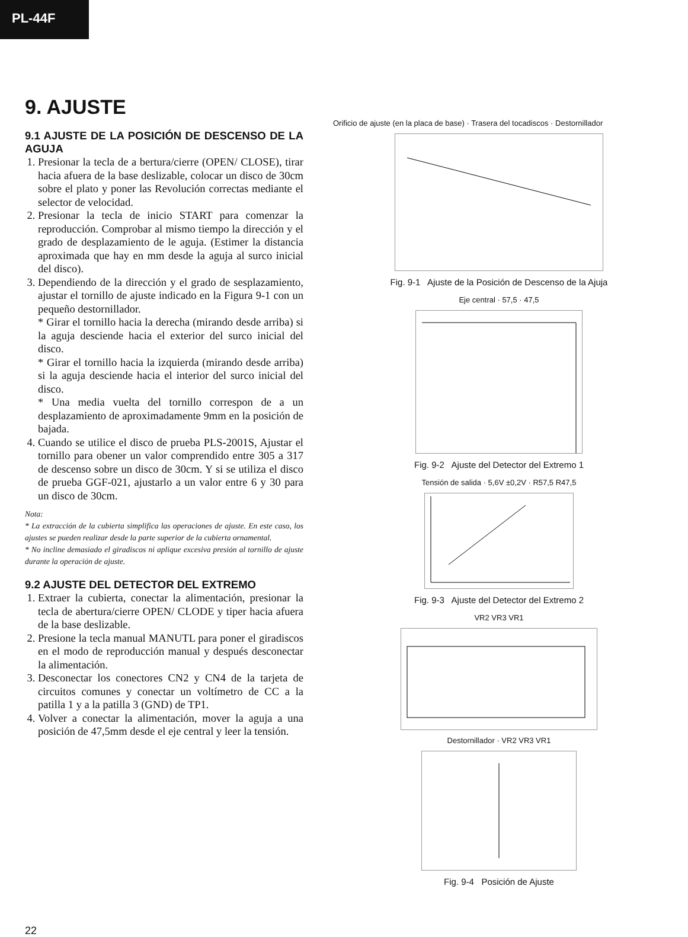PL-44F
9. AJUSTE
9.1 AJUSTE DE LA POSICIÓN DE DESCENSO DE LA AGUJA
1. Presionar la tecla de a bertura/cierre (OPEN/ CLOSE), tirar hacia afuera de la base deslizable, colocar un disco de 30cm sobre el plato y poner las Revolución correctas mediante el selector de velocidad.
2. Presionar la tecla de inicio START para comenzar la reproducción. Comprobar al mismo tiempo la dirección y el grado de desplazamiento de le aguja. (Estimer la distancia aproximada que hay en mm desde la aguja al surco inicial del disco).
3. Dependiendo de la dirección y el grado de sesplazamiento, ajustar el tornillo de ajuste indicado en la Figura 9-1 con un pequeño destornillador.
* Girar el tornillo hacia la derecha (mirando desde arriba) si la aguja desciende hacia el exterior del surco inicial del disco.
* Girar el tornillo hacia la izquierda (mirando desde arriba) si la aguja desciende hacia el interior del surco inicial del disco.
* Una media vuelta del tornillo correspon de a un desplazamiento de aproximadamente 9mm en la posición de bajada.
4. Cuando se utilice el disco de prueba PLS-2001S, Ajustar el tornillo para obener un valor comprendido entre 305 a 317 de descenso sobre un disco de 30cm. Y si se utiliza el disco de prueba GGF-021, ajustarlo a un valor entre 6 y 30 para un disco de 30cm.
Nota:
* La extracción de la cubierta simplifica las operaciones de ajuste. En este caso, los ajustes se pueden realizar desde la parte superior de la cubierta ornamental.
* No incline demasiado el giradiscos ni aplique excesiva presión al tornillo de ajuste durante la operación de ajuste.
9.2 AJUSTE DEL DETECTOR DEL EXTREMO
1. Extraer la cubierta, conectar la alimentación, presionar la tecla de abertura/cierre OPEN/ CLODE y tiper hacia afuera de la base deslizable.
2. Presione la tecla manual MANUTL para poner el giradiscos en el modo de reproducción manual y después desconectar la alimentación.
3. Desconectar los conectores CN2 y CN4 de la tarjeta de circuitos comunes y conectar un voltímetro de CC a la patilla 1 y a la patilla 3 (GND) de TP1.
4. Volver a conectar la alimentación, mover la aguja a una posición de 47,5mm desde el eje central y leer la tensión.
Orificio de ajuste (en la placa de base) · Trasera del tocadiscos · Destornillador
Fig. 9-1 Ajuste de la Posición de Descenso de la Ajuja
Eje central · 57,5 · 47,5
Fig. 9-2 Ajuste del Detector del Extremo 1
Tensión de salida · 5,6V ±0,2V · R57,5 R47,5
Fig. 9-3 Ajuste del Detector del Extremo 2
VR2 VR3 VR1
Destornillador · VR2 VR3 VR1
Fig. 9-4 Posición de Ajuste
22